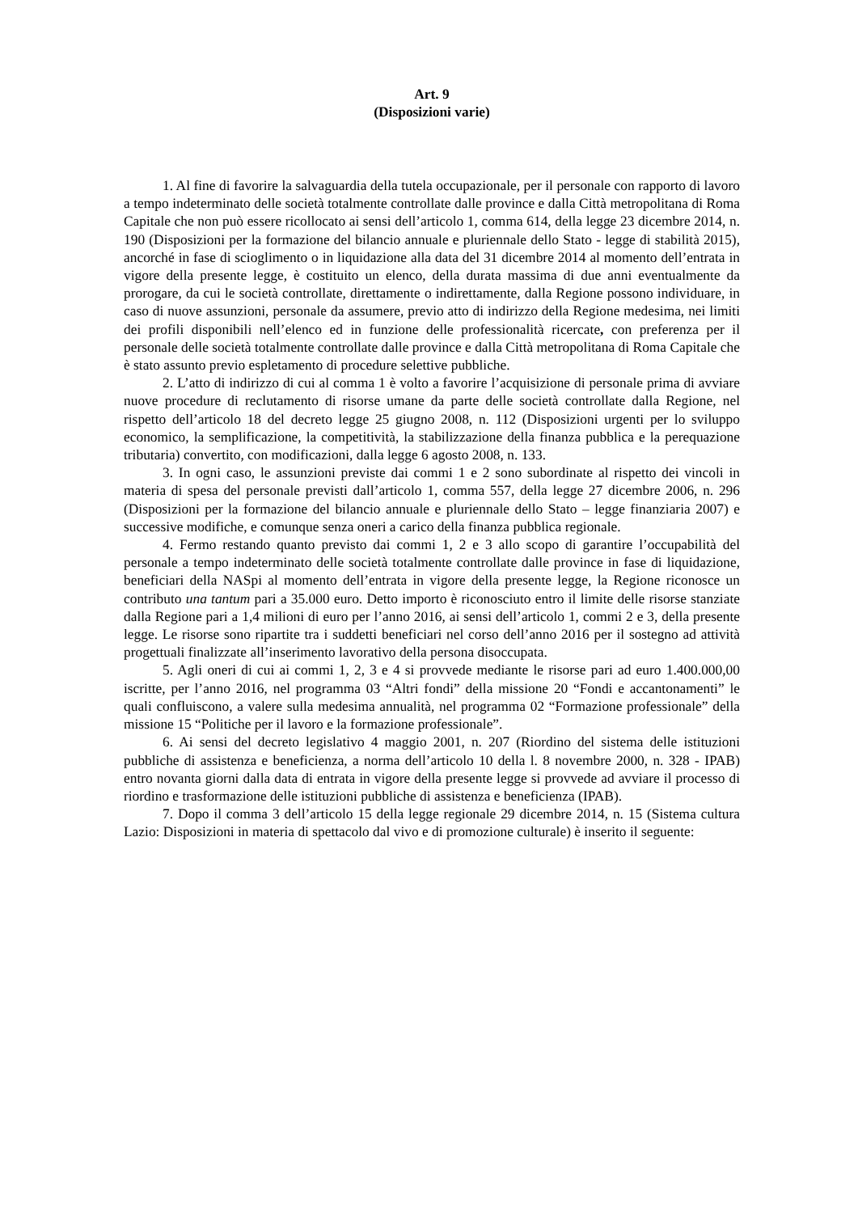Art. 9
(Disposizioni varie)
1. Al fine di favorire la salvaguardia della tutela occupazionale, per il personale con rapporto di lavoro a tempo indeterminato delle società totalmente controllate dalle province e dalla Città metropolitana di Roma Capitale che non può essere ricollocato ai sensi dell’articolo 1, comma 614, della legge 23 dicembre 2014, n. 190 (Disposizioni per la formazione del bilancio annuale e pluriennale dello Stato - legge di stabilità 2015), ancorché in fase di scioglimento o in liquidazione alla data del 31 dicembre 2014 al momento dell’entrata in vigore della presente legge, è costituito un elenco, della durata massima di due anni eventualmente da prorogare, da cui le società controllate, direttamente o indirettamente, dalla Regione possono individuare, in caso di nuove assunzioni, personale da assumere, previo atto di indirizzo della Regione medesima, nei limiti dei profili disponibili nell’elenco ed in funzione delle professionalità ricercate, con preferenza per il personale delle società totalmente controllate dalle province e dalla Città metropolitana di Roma Capitale che è stato assunto previo espletamento di procedure selettive pubbliche.
2. L’atto di indirizzo di cui al comma 1 è volto a favorire l’acquisizione di personale prima di avviare nuove procedure di reclutamento di risorse umane da parte delle società controllate dalla Regione, nel rispetto dell’articolo 18 del decreto legge 25 giugno 2008, n. 112 (Disposizioni urgenti per lo sviluppo economico, la semplificazione, la competitività, la stabilizzazione della finanza pubblica e la perequazione tributaria) convertito, con modificazioni, dalla legge 6 agosto 2008, n. 133.
3. In ogni caso, le assunzioni previste dai commi 1 e 2 sono subordinate al rispetto dei vincoli in materia di spesa del personale previsti dall’articolo 1, comma 557, della legge 27 dicembre 2006, n. 296 (Disposizioni per la formazione del bilancio annuale e pluriennale dello Stato – legge finanziaria 2007) e successive modifiche, e comunque senza oneri a carico della finanza pubblica regionale.
4. Fermo restando quanto previsto dai commi 1, 2 e 3 allo scopo di garantire l’occupabilità del personale a tempo indeterminato delle società totalmente controllate dalle province in fase di liquidazione, beneficiari della NASpi al momento dell’entrata in vigore della presente legge, la Regione riconosce un contributo una tantum pari a 35.000 euro. Detto importo è riconosciuto entro il limite delle risorse stanziate dalla Regione pari a 1,4 milioni di euro per l’anno 2016, ai sensi dell’articolo 1, commi 2 e 3, della presente legge. Le risorse sono ripartite tra i suddetti beneficiari nel corso dell’anno 2016 per il sostegno ad attività progettuali finalizzate all’inserimento lavorativo della persona disoccupata.
5. Agli oneri di cui ai commi 1, 2, 3 e 4 si provvede mediante le risorse pari ad euro 1.400.000,00 iscritte, per l’anno 2016, nel programma 03 “Altri fondi” della missione 20 “Fondi e accantonamenti” le quali confluiscono, a valere sulla medesima annualità, nel programma 02 “Formazione professionale” della missione 15 “Politiche per il lavoro e la formazione professionale”.
6. Ai sensi del decreto legislativo 4 maggio 2001, n. 207 (Riordino del sistema delle istituzioni pubbliche di assistenza e beneficienza, a norma dell’articolo 10 della l. 8 novembre 2000, n. 328 - IPAB) entro novanta giorni dalla data di entrata in vigore della presente legge si provvede ad avviare il processo di riordino e trasformazione delle istituzioni pubbliche di assistenza e beneficienza (IPAB).
7. Dopo il comma 3 dell’articolo 15 della legge regionale 29 dicembre 2014, n. 15 (Sistema cultura Lazio: Disposizioni in materia di spettacolo dal vivo e di promozione culturale) è inserito il seguente: